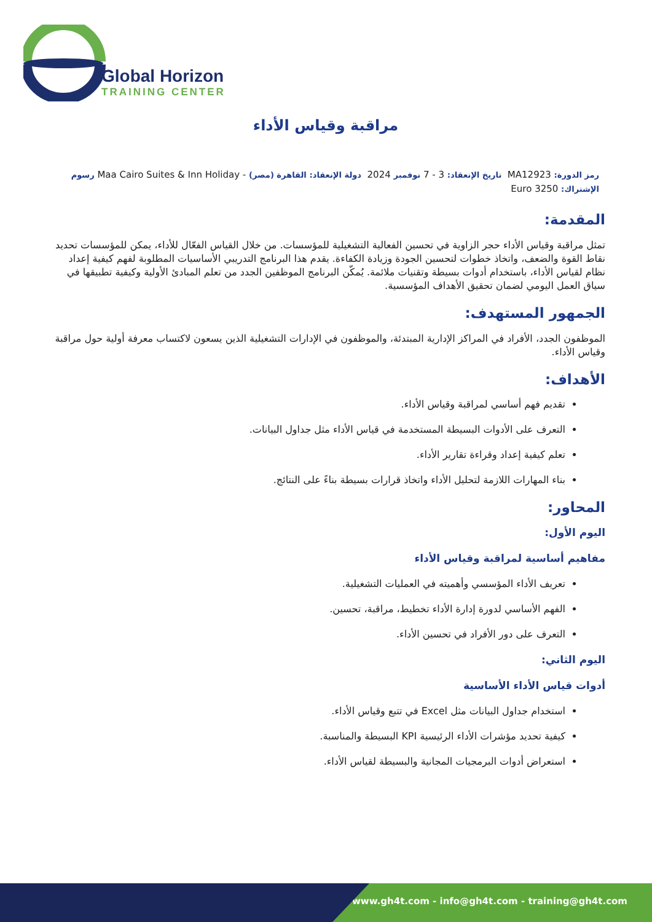Global Horizon
TRAINING CENTER
مراقبة وقياس الأداء
رمز الدورة: MA12923 تاريخ الإنعقاد: 3 - 7 نوفمبر 2024 دولة الإنعقاد: القاهرة (مصر) - Maa Cairo Suites & Inn Holiday رسوم الإشتراك: 3250 Euro
المقدمة:
تمثل مراقبة وقياس الأداء حجر الزاوية في تحسين الفعالية التشغيلية للمؤسسات. من خلال القياس الفعّال للأداء، يمكن للمؤسسات تحديد نقاط القوة والضعف، واتخاذ خطوات لتحسين الجودة وزيادة الكفاءة. يقدم هذا البرنامج التدريبي الأساسيات المطلوبة لفهم كيفية إعداد نظام لقياس الأداء، باستخدام أدوات بسيطة وتقنيات ملائمة. يُمكّن البرنامج الموظفين الجدد من تعلم المبادئ الأولية وكيفية تطبيقها في سياق العمل اليومي لضمان تحقيق الأهداف المؤسسية.
الجمهور المستهدف:
الموظفون الجدد، الأفراد في المراكز الإدارية المبتدئة، والموظفون في الإدارات التشغيلية الذين يسعون لاكتساب معرفة أولية حول مراقبة وقياس الأداء.
الأهداف:
تقديم فهم أساسي لمراقبة وقياس الأداء.
التعرف على الأدوات البسيطة المستخدمة في قياس الأداء مثل جداول البيانات.
تعلم كيفية إعداد وقراءة تقارير الأداء.
بناء المهارات اللازمة لتحليل الأداء واتخاذ قرارات بسيطة بناءً على النتائج.
المحاور:
اليوم الأول:
مفاهيم أساسية لمراقبة وقياس الأداء
تعريف الأداء المؤسسي وأهميته في العمليات التشغيلية.
الفهم الأساسي لدورة إدارة الأداء تخطيط، مراقبة، تحسين.
التعرف على دور الأفراد في تحسين الأداء.
اليوم الثاني:
أدوات قياس الأداء الأساسية
استخدام جداول البيانات مثل Excel في تتبع وقياس الأداء.
كيفية تحديد مؤشرات الأداء الرئيسية KPI البسيطة والمناسبة.
استعراض أدوات البرمجيات المجانية والبسيطة لقياس الأداء.
www.gh4t.com - info@gh4t.com - training@gh4t.com